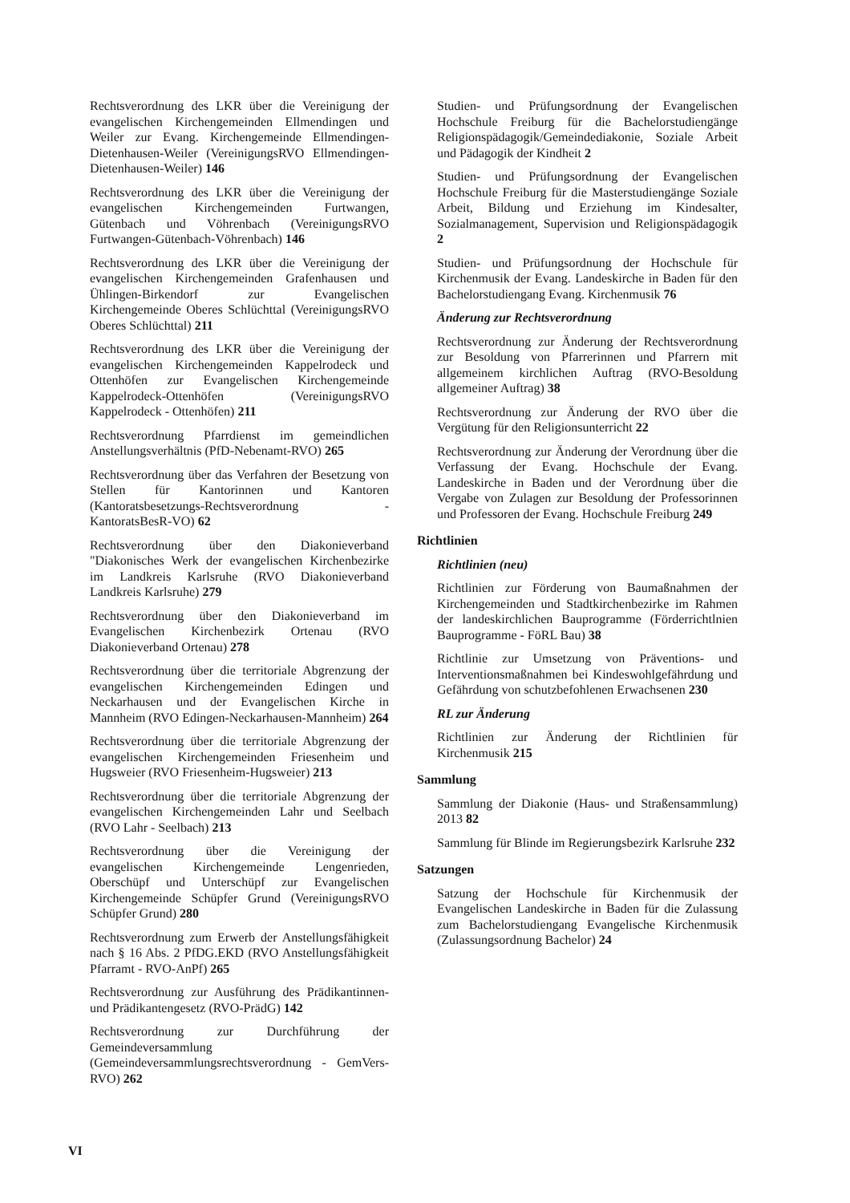Rechtsverordnung des LKR über die Vereinigung der evangelischen Kirchengemeinden Ellmendingen und Weiler zur Evang. Kirchengemeinde Ellmendingen-Dietenhausen-Weiler (VereinigungsRVO Ellmendingen-Dietenhausen-Weiler) 146
Rechtsverordnung des LKR über die Vereinigung der evangelischen Kirchengemeinden Furtwangen, Gütenbach und Vöhrenbach (VereinigungsRVO Furtwangen-Gütenbach-Vöhrenbach) 146
Rechtsverordnung des LKR über die Vereinigung der evangelischen Kirchengemeinden Grafenhausen und Ühlingen-Birkendorf zur Evangelischen Kirchengemeinde Oberes Schlüchttal (VereinigungsRVO Oberes Schlüchttal) 211
Rechtsverordnung des LKR über die Vereinigung der evangelischen Kirchengemeinden Kappelrodeck und Ottenhöfen zur Evangelischen Kirchengemeinde Kappelrodeck-Ottenhöfen (VereinigungsRVO Kappelrodeck - Ottenhöfen) 211
Rechtsverordnung Pfarrdienst im gemeindlichen Anstellungsverhältnis (PfD-Nebenamt-RVO) 265
Rechtsverordnung über das Verfahren der Besetzung von Stellen für Kantorinnen und Kantoren (Kantoratsbesetzungs-Rechtsverordnung - KantoratsBesR-VO) 62
Rechtsverordnung über den Diakonieverband "Diakonisches Werk der evangelischen Kirchenbezirke im Landkreis Karlsruhe (RVO Diakonieverband Landkreis Karlsruhe) 279
Rechtsverordnung über den Diakonieverband im Evangelischen Kirchenbezirk Ortenau (RVO Diakonieverband Ortenau) 278
Rechtsverordnung über die territoriale Abgrenzung der evangelischen Kirchengemeinden Edingen und Neckarhausen und der Evangelischen Kirche in Mannheim (RVO Edingen-Neckarhausen-Mannheim) 264
Rechtsverordnung über die territoriale Abgrenzung der evangelischen Kirchengemeinden Friesenheim und Hugsweier (RVO Friesenheim-Hugsweier) 213
Rechtsverordnung über die territoriale Abgrenzung der evangelischen Kirchengemeinden Lahr und Seelbach (RVO Lahr - Seelbach) 213
Rechtsverordnung über die Vereinigung der evangelischen Kirchengemeinde Lengenrieden, Oberschüpf und Unterschüpf zur Evangelischen Kirchengemeinde Schüpfer Grund (VereinigungsRVO Schüpfer Grund) 280
Rechtsverordnung zum Erwerb der Anstellungsfähigkeit nach § 16 Abs. 2 PfDG.EKD (RVO Anstellungsfähigkeit Pfarramt - RVO-AnPf) 265
Rechtsverordnung zur Ausführung des Prädikantinnen- und Prädikantengesetz (RVO-PrädG) 142
Rechtsverordnung zur Durchführung der Gemeindeversammlung (Gemeindeversammlungsrechtsverordnung - GemVers-RVO) 262
Studien- und Prüfungsordnung der Evangelischen Hochschule Freiburg für die Bachelorstudiengänge Religionspädagogik/Gemeindediakonie, Soziale Arbeit und Pädagogik der Kindheit 2
Studien- und Prüfungsordnung der Evangelischen Hochschule Freiburg für die Masterstudiengänge Soziale Arbeit, Bildung und Erziehung im Kindesalter, Sozialmanagement, Supervision und Religionspädagogik 2
Studien- und Prüfungsordnung der Hochschule für Kirchenmusik der Evang. Landeskirche in Baden für den Bachelorstudiengang Evang. Kirchenmusik 76
Änderung zur Rechtsverordnung
Rechtsverordnung zur Änderung der Rechtsverordnung zur Besoldung von Pfarrerinnen und Pfarrern mit allgemeinem kirchlichen Auftrag (RVO-Besoldung allgemeiner Auftrag) 38
Rechtsverordnung zur Änderung der RVO über die Vergütung für den Religionsunterricht 22
Rechtsverordnung zur Änderung der Verordnung über die Verfassung der Evang. Hochschule der Evang. Landeskirche in Baden und der Verordnung über die Vergabe von Zulagen zur Besoldung der Professorinnen und Professoren der Evang. Hochschule Freiburg 249
Richtlinien
Richtlinien (neu)
Richtlinien zur Förderung von Baumaßnahmen der Kirchengemeinden und Stadtkirchenbezirke im Rahmen der landeskirchlichen Bauprogramme (Förderrichtlnien Bauprogramme - FöRL Bau) 38
Richtlinie zur Umsetzung von Präventions- und Interventionsmaßnahmen bei Kindeswohlgefährdung und Gefährdung von schutzbefohlenen Erwachsenen 230
RL zur Änderung
Richtlinien zur Änderung der Richtlinien für Kirchenmusik 215
Sammlung
Sammlung der Diakonie (Haus- und Straßensammlung) 2013 82
Sammlung für Blinde im Regierungsbezirk Karlsruhe 232
Satzungen
Satzung der Hochschule für Kirchenmusik der Evangelischen Landeskirche in Baden für die Zulassung zum Bachelorstudiengang Evangelische Kirchenmusik (Zulassungsordnung Bachelor) 24
VI